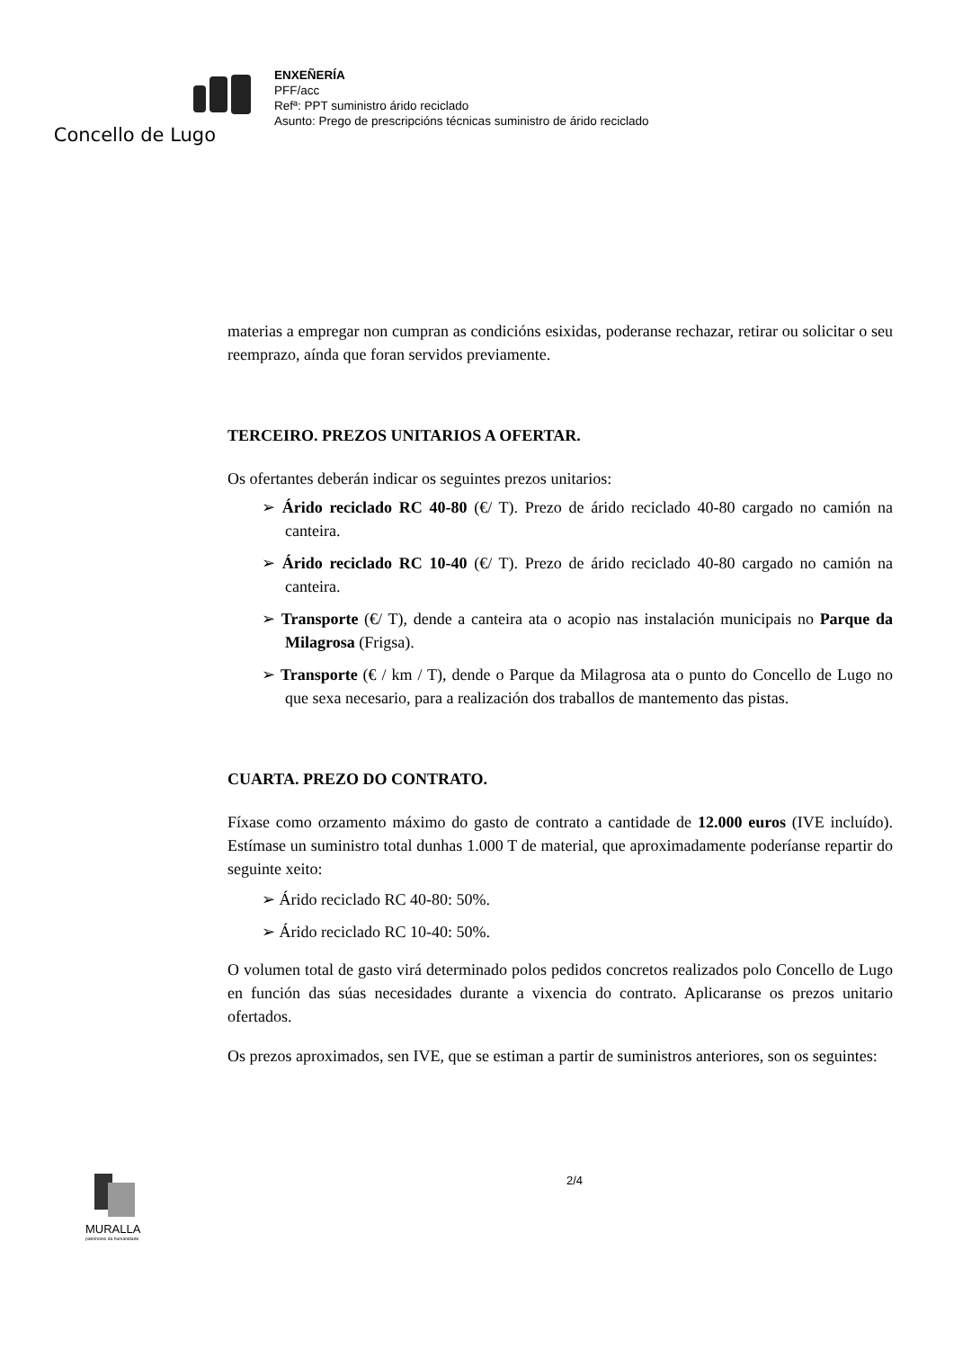Concello de Lugo
ENXEÑERÍA
PFF/acc
Refª: PPT suministro árido reciclado
Asunto: Prego de prescripcións técnicas suministro de árido reciclado
materias a empregar non cumpran as condicións esixidas, poderanse rechazar, retirar ou solicitar o seu reemprazo, aínda que foran servidos previamente.
TERCEIRO. PREZOS UNITARIOS A OFERTAR.
Os ofertantes deberán indicar os seguintes prezos unitarios:
➢ Árido reciclado RC 40-80 (€/ T). Prezo de árido reciclado 40-80 cargado no camión na canteira.
➢ Árido reciclado RC 10-40 (€/ T). Prezo de árido reciclado 40-80 cargado no camión na canteira.
➢ Transporte (€/ T), dende a canteira ata o acopio nas instalación municipais no Parque da Milagrosa (Frigsa).
➢ Transporte (€ / km / T), dende o Parque da Milagrosa ata o punto do Concello de Lugo no que sexa necesario, para a realización dos traballos de mantemento das pistas.
CUARTA. PREZO DO CONTRATO.
Fíxase como orzamento máximo do gasto de contrato a cantidade de 12.000 euros (IVE incluído). Estímase un suministro total dunhas 1.000 T de material, que aproximadamente poderíanse repartir do seguinte xeito:
➢ Árido reciclado RC 40-80: 50%.
➢ Árido reciclado RC 10-40: 50%.
O volumen total de gasto virá determinado polos pedidos concretos realizados polo Concello de Lugo en función das súas necesidades durante a vixencia do contrato. Aplicaranse os prezos unitario ofertados.
Os prezos aproximados, sen IVE, que se estiman a partir de suministros anteriores, son os seguintes:
MURALLA
patrimonio da humanidade
2/4